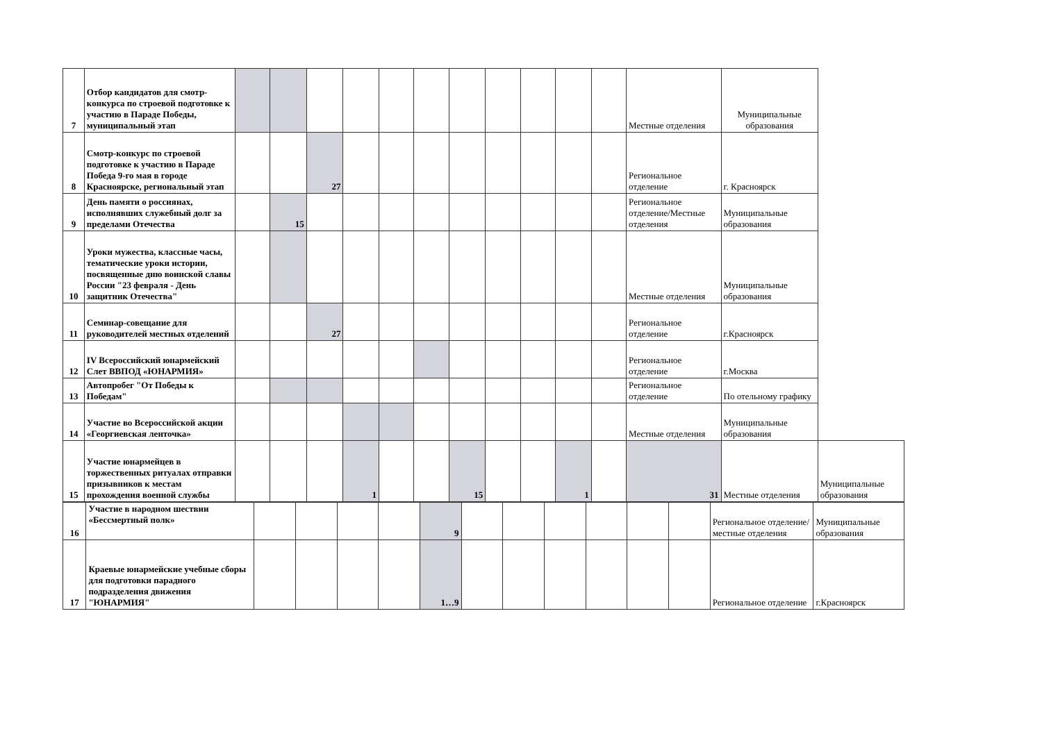| 7 | Отбор кандидатов для смотр-конкурса по строевой подготовке к участию в Параде Победы, муниципальный этап | | | | | | | | | | | | Местные отделения | Муниципальные образования | |
| 8 | Смотр-конкурс по строевой подготовке к участию в Параде Победа 9-го мая в городе Красноярске, региональный этап | | | 27 | | | | | | | | | Региональное отделение | г. Красноярск | |
| 9 | День памяти о россиянах, исполнявших служебный долг за пределами Отечества | | 15 | | | | | | | | | | Региональное отделение/Местные отделения | Муниципальные образования | |
| 10 | Уроки мужества, классные часы, тематические уроки истории, посвященные дню воинской славы России "23 февраля - День защитник Отечества" | | | | | | | | | | | | Местные отделения | Муниципальные образования | |
| 11 | Семинар-совещание для руководителей местных отделений | | | 27 | | | | | | | | | Региональное отделение | г.Красноярск | |
| 12 | IV Всероссийский юнармейский Слет ВВПОД «ЮНАРМИЯ» | | | | | | | | | | | | Региональное отделение | г.Москва | |
| 13 | Автопробег "От Победы к Победам" | | | | | | | | | | | | Региональное отделение | По отельному графику | |
| 14 | Участие во Всероссийской акции «Георгиевская ленточка» | | | | | | | | | | | | Местные отделения | Муниципальные образования | |
| 15 | Участие юнармейцев в торжественных ритуалах отправки призывников к местам прохождения военной службы | | | | 1 | | | 15 | | | 1 | | 31 | Местные отделения | Муниципальные образования |
| 16 | Участие в народном шествии «Бессмертный полк» | | | | | 9 | | | | | | | Региональное отделение/местные отделения | Муниципальные образования |
| 17 | Краевые юнармейские учебные сборы для подготовки парадного подразделения движения "ЮНАРМИЯ" | | | | | 1…9 | | | | | | | Региональное отделение | г.Красноярск |